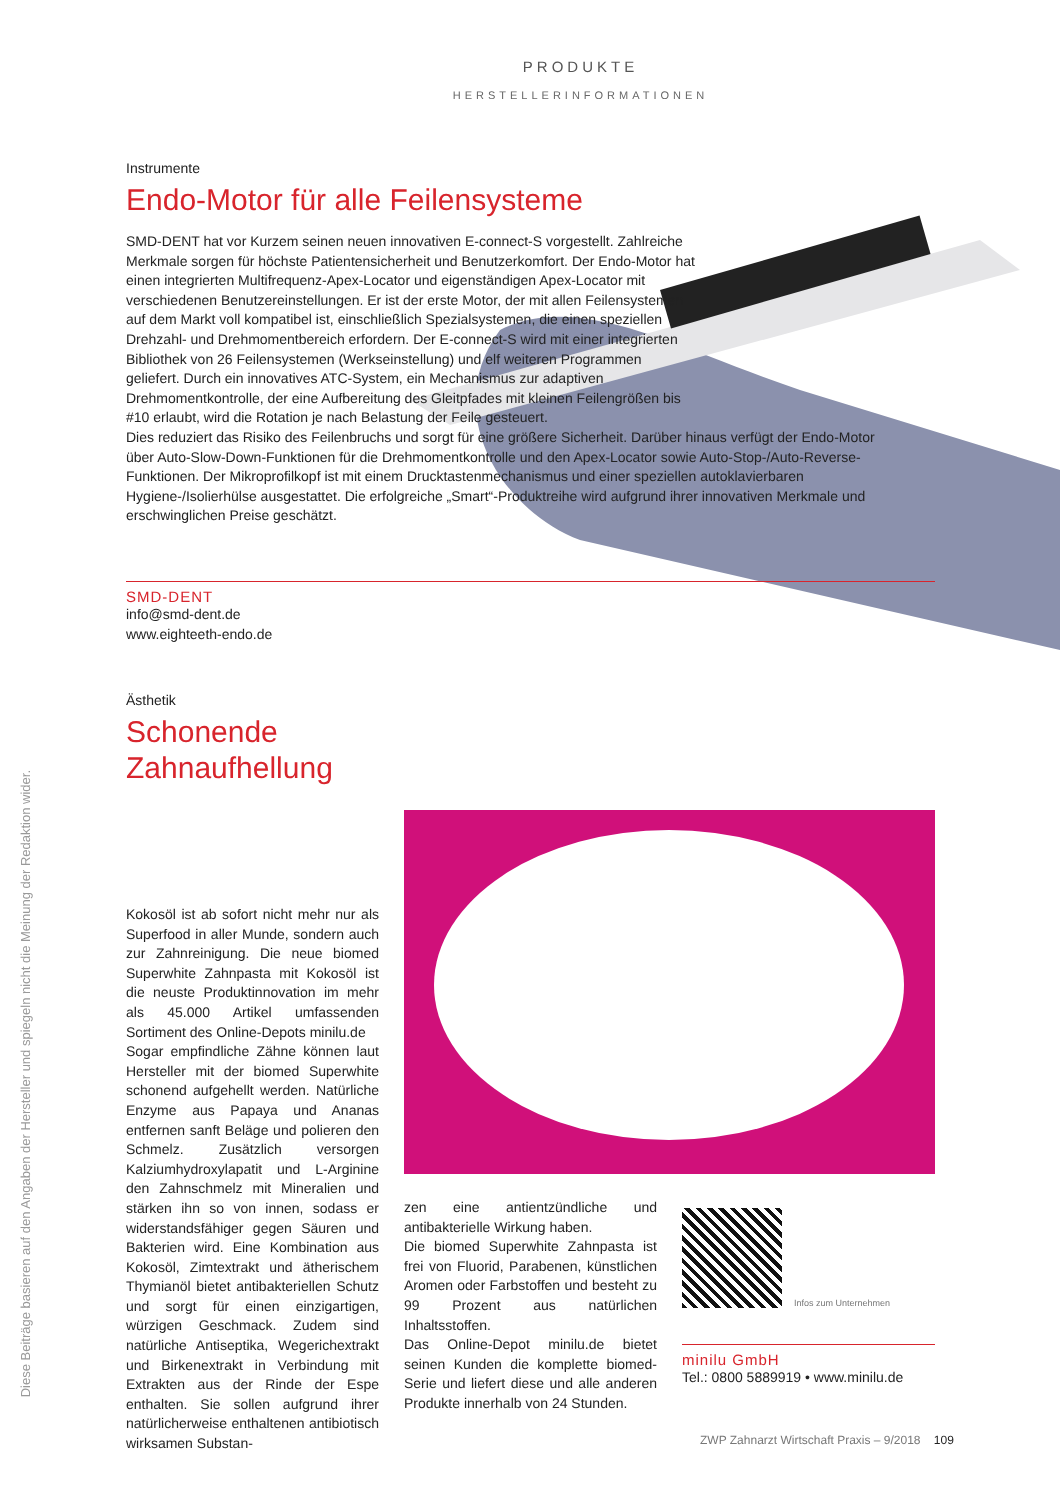PRODUKTE
HERSTELLERINFORMATIONEN
Diese Beiträge basieren auf den Angaben der Hersteller und spiegeln nicht die Meinung der Redaktion wider.
Instrumente
Endo-Motor für alle Feilensysteme
SMD-DENT hat vor Kurzem seinen neuen innovativen E-connect-S vorgestellt. Zahlreiche Merkmale sorgen für höchste Patientensicherheit und Benutzerkomfort. Der Endo-Motor hat einen integrierten Multifrequenz-Apex-Locator und eigenständigen Apex-Locator mit verschiedenen Benutzereinstellungen. Er ist der erste Motor, der mit allen Feilensystemen auf dem Markt voll kompatibel ist, einschließlich Spezialsystemen, die einen speziellen Drehzahl- und Drehmomentbereich erfordern. Der E-connect-S wird mit einer integrierten Bibliothek von 26 Feilensystemen (Werkseinstellung) und elf weiteren Programmen geliefert. Durch ein innovatives ATC-System, ein Mechanismus zur adaptiven Drehmomentkontrolle, der eine Aufbereitung des Gleitpfades mit kleinen Feilengrößen bis #10 erlaubt, wird die Rotation je nach Belastung der Feile gesteuert.
Dies reduziert das Risiko des Feilenbruchs und sorgt für eine größere Sicherheit. Darüber hinaus verfügt der Endo-Motor über Auto-Slow-Down-Funktionen für die Drehmomentkontrolle und den Apex-Locator sowie Auto-Stop-/Auto-Reverse-Funktionen. Der Mikroprofilkopf ist mit einem Drucktastenmechanismus und einer speziellen autoklavierbaren Hygiene-/Isolierhülse ausgestattet. Die erfolgreiche „Smart“-Produktreihe wird aufgrund ihrer innovativen Merkmale und erschwinglichen Preise geschätzt.
SMD-DENT
info@smd-dent.de
www.eighteeth-endo.de
Ästhetik
Schonende
Zahnaufhellung
Kokosöl ist ab sofort nicht mehr nur als Superfood in aller Munde, sondern auch zur Zahnreinigung. Die neue biomed Superwhite Zahnpasta mit Kokosöl ist die neuste Produktinnovation im mehr als 45.000 Artikel umfassenden Sortiment des Online-Depots minilu.de
Sogar empfindliche Zähne können laut Hersteller mit der biomed Superwhite schonend aufgehellt werden. Natürliche Enzyme aus Papaya und Ananas entfernen sanft Beläge und polieren den Schmelz. Zusätzlich versorgen Kalziumhydroxylapatit und L-Arginine den Zahnschmelz mit Mineralien und stärken ihn so von innen, sodass er widerstandsfähiger gegen Säuren und Bakterien wird. Eine Kombination aus Kokosöl, Zimtextrakt und ätherischem Thymianöl bietet antibakteriellen Schutz und sorgt für einen einzigartigen, würzigen Geschmack. Zudem sind natürliche Antiseptika, Wegerichextrakt und Birkenextrakt in Verbindung mit Extrakten aus der Rinde der Espe enthalten. Sie sollen aufgrund ihrer natürlicherweise enthaltenen antibiotisch wirksamen Substan-
zen eine antientzündliche und antibakterielle Wirkung haben.
Die biomed Superwhite Zahnpasta ist frei von Fluorid, Parabenen, künstlichen Aromen oder Farbstoffen und besteht zu 99 Prozent aus natürlichen Inhaltsstoffen.
Das Online-Depot minilu.de bietet seinen Kunden die komplette biomed-Serie und liefert diese und alle anderen Produkte innerhalb von 24 Stunden.
Infos zum Unternehmen
minilu GmbH
Tel.: 0800 5889919 • www.minilu.de
ZWP Zahnarzt Wirtschaft Praxis – 9/2018 109